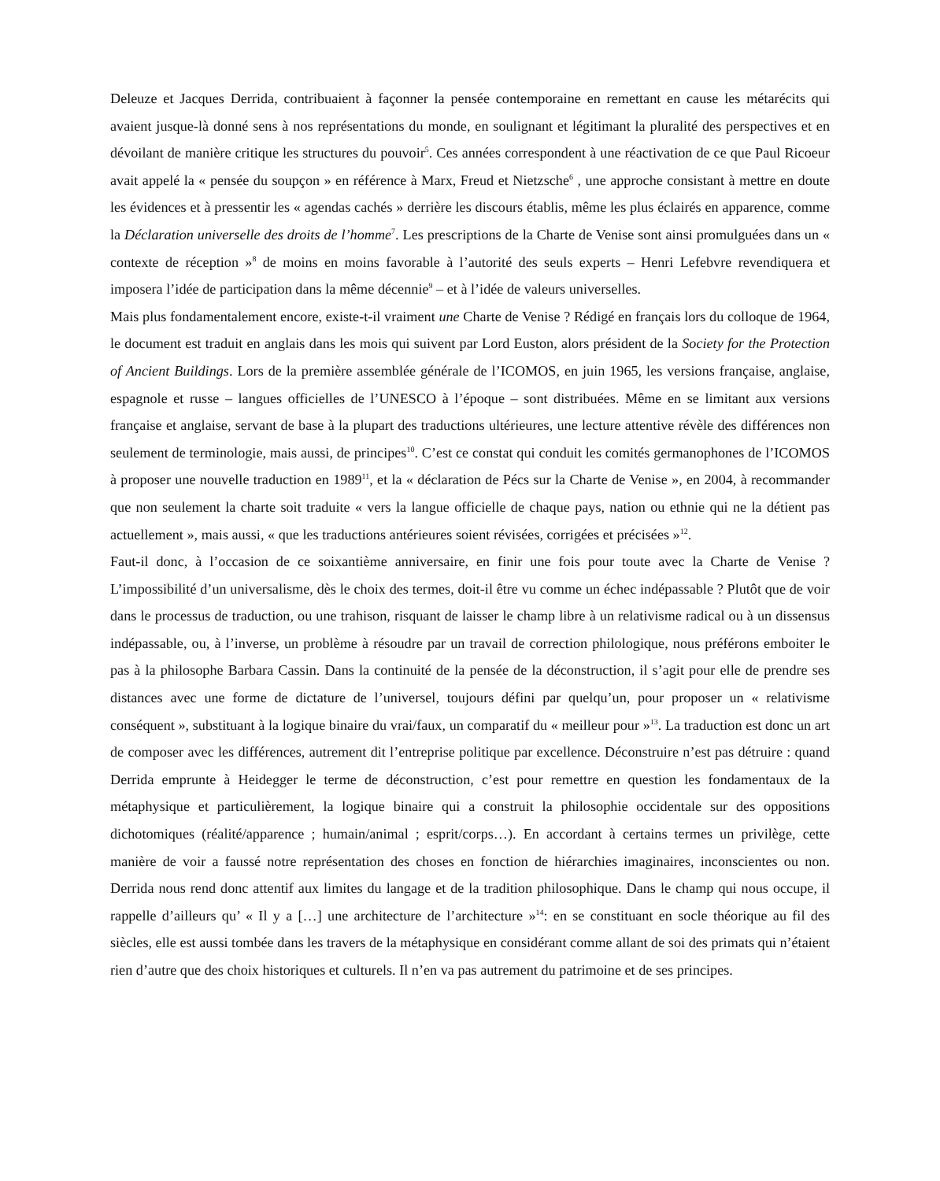Deleuze et Jacques Derrida, contribuaient à façonner la pensée contemporaine en remettant en cause les métarécits qui avaient jusque-là donné sens à nos représentations du monde, en soulignant et légitimant la pluralité des perspectives et en dévoilant de manière critique les structures du pouvoir<sup>5</sup>. Ces années correspondent à une réactivation de ce que Paul Ricoeur avait appelé la « pensée du soupçon » en référence à Marx, Freud et Nietzsche<sup>6</sup> , une approche consistant à mettre en doute les évidences et à pressentir les « agendas cachés » derrière les discours établis, même les plus éclairés en apparence, comme la Déclaration universelle des droits de l’homme<sup>7</sup>. Les prescriptions de la Charte de Venise sont ainsi promulguées dans un « contexte de réception »<sup>8</sup> de moins en moins favorable à l’autorité des seuls experts – Henri Lefebvre revendiquera et imposera l’idée de participation dans la même décennie<sup>9</sup> – et à l’idée de valeurs universelles.
Mais plus fondamentalement encore, existe-t-il vraiment une Charte de Venise ? Rédigé en français lors du colloque de 1964, le document est traduit en anglais dans les mois qui suivent par Lord Euston, alors président de la Society for the Protection of Ancient Buildings. Lors de la première assemblée générale de l’ICOMOS, en juin 1965, les versions française, anglaise, espagnole et russe – langues officielles de l’UNESCO à l’époque – sont distribuées. Même en se limitant aux versions française et anglaise, servant de base à la plupart des traductions ultérieures, une lecture attentive révèle des différences non seulement de terminologie, mais aussi, de principes<sup>10</sup>. C’est ce constat qui conduit les comités germanophones de l’ICOMOS à proposer une nouvelle traduction en 1989<sup>11</sup>, et la « déclaration de Pécs sur la Charte de Venise », en 2004, à recommander que non seulement la charte soit traduite « vers la langue officielle de chaque pays, nation ou ethnie qui ne la détient pas actuellement », mais aussi, « que les traductions antérieures soient révisées, corrigées et précisées »<sup>12</sup>.
Faut-il donc, à l’occasion de ce soixantième anniversaire, en finir une fois pour toute avec la Charte de Venise ? L’impossibilité d’un universalisme, dès le choix des termes, doit-il être vu comme un échec indépassable ? Plutôt que de voir dans le processus de traduction, ou une trahison, risquant de laisser le champ libre à un relativisme radical ou à un dissensus indépassable, ou, à l’inverse, un problème à résoudre par un travail de correction philologique, nous préférons emboiter le pas à la philosophe Barbara Cassin. Dans la continuité de la pensée de la déconstruction, il s’agit pour elle de prendre ses distances avec une forme de dictature de l’universel, toujours défini par quelqu’un, pour proposer un « relativisme conséquent », substituant à la logique binaire du vrai/faux, un comparatif du « meilleur pour »<sup>13</sup>. La traduction est donc un art de composer avec les différences, autrement dit l’entreprise politique par excellence. Déconstruire n’est pas détruire : quand Derrida emprunte à Heidegger le terme de déconstruction, c’est pour remettre en question les fondamentaux de la métaphysique et particulièrement, la logique binaire qui a construit la philosophie occidentale sur des oppositions dichotomiques (réalité/apparence ; humain/animal ; esprit/corps…). En accordant à certains termes un privilège, cette manière de voir a faussé notre représentation des choses en fonction de hiérarchies imaginaires, inconscientes ou non. Derrida nous rend donc attentif aux limites du langage et de la tradition philosophique. Dans le champ qui nous occupe, il rappelle d’ailleurs qu’ « Il y a […] une architecture de l’architecture »<sup>14</sup>: en se constituant en socle théorique au fil des siècles, elle est aussi tombée dans les travers de la métaphysique en considérant comme allant de soi des primats qui n’étaient rien d’autre que des choix historiques et culturels. Il n’en va pas autrement du patrimoine et de ses principes.